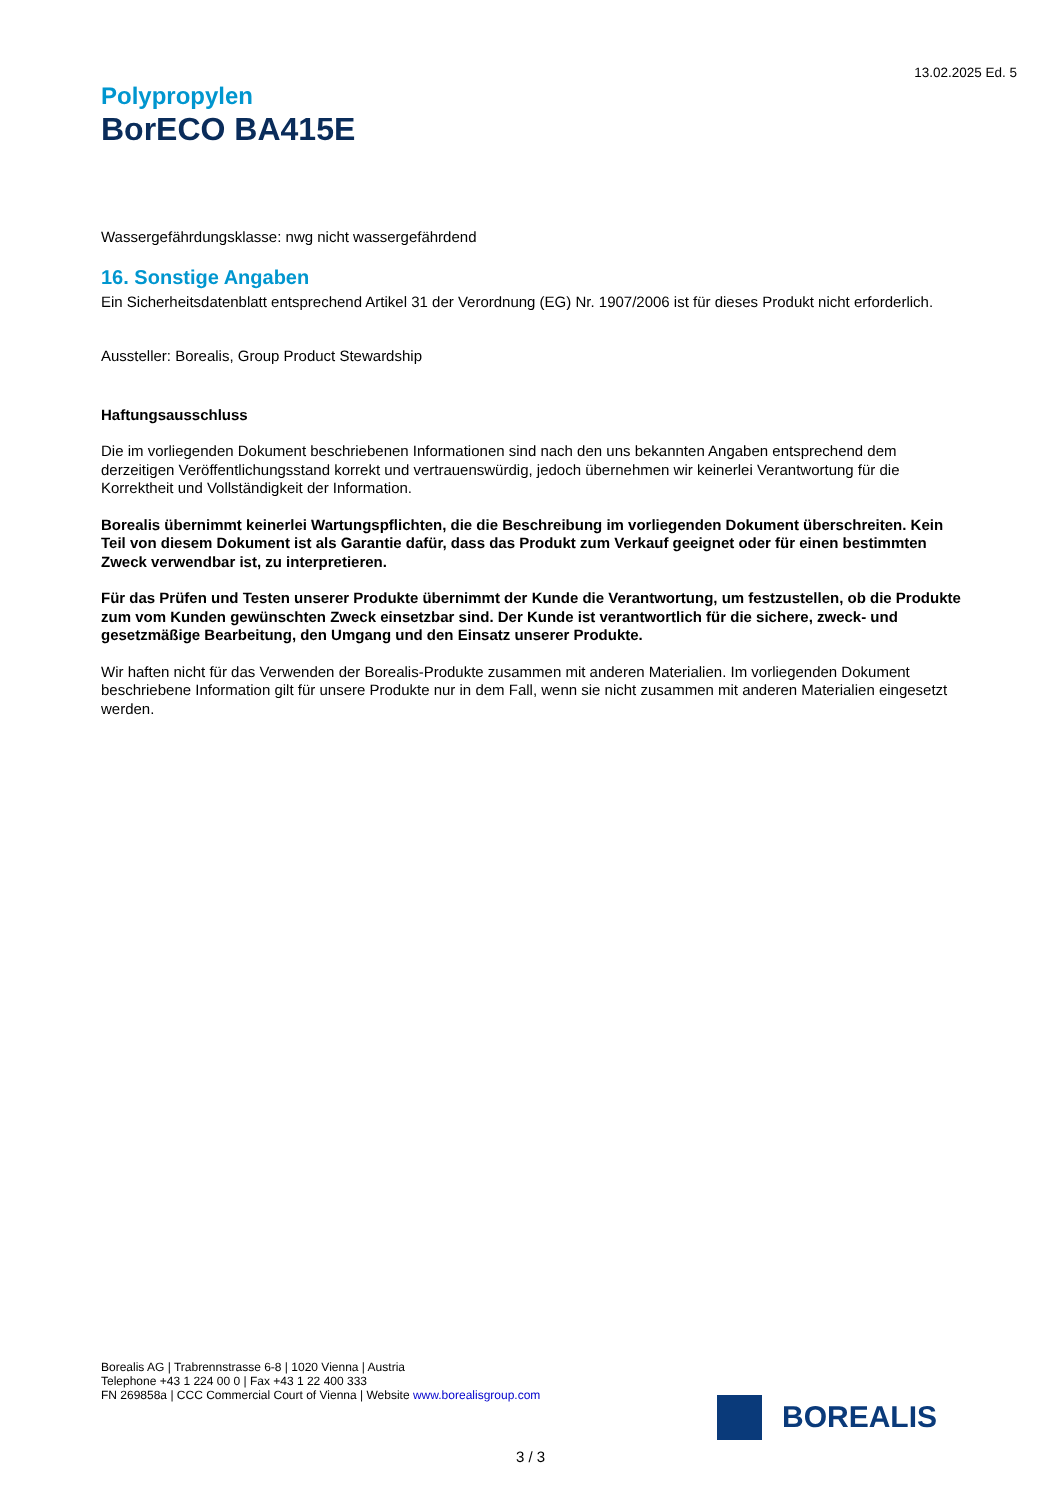13.02.2025 Ed. 5
Polypropylen
BorECO BA415E
Wassergefährdungsklasse: nwg nicht wassergefährdend
16. Sonstige Angaben
Ein Sicherheitsdatenblatt entsprechend Artikel 31 der Verordnung (EG) Nr. 1907/2006 ist für dieses Produkt nicht erforderlich.
Aussteller: Borealis, Group Product Stewardship
Haftungsausschluss
Die im vorliegenden Dokument beschriebenen Informationen sind nach den uns bekannten Angaben entsprechend dem derzeitigen Veröffentlichungsstand korrekt und vertrauenswürdig, jedoch übernehmen wir keinerlei Verantwortung für die Korrektheit und Vollständigkeit der Information.
Borealis übernimmt keinerlei Wartungspflichten, die die Beschreibung im vorliegenden Dokument überschreiten. Kein Teil von diesem Dokument ist als Garantie dafür, dass das Produkt zum Verkauf geeignet oder für einen bestimmten Zweck verwendbar ist, zu interpretieren.
Für das Prüfen und Testen unserer Produkte übernimmt der Kunde die Verantwortung, um festzustellen, ob die Produkte zum vom Kunden gewünschten Zweck einsetzbar sind. Der Kunde ist verantwortlich für die sichere, zweck- und gesetzmäßige Bearbeitung, den Umgang und den Einsatz unserer Produkte.
Wir haften nicht für das Verwenden der Borealis-Produkte zusammen mit anderen Materialien. Im vorliegenden Dokument beschriebene Information gilt für unsere Produkte nur in dem Fall, wenn sie nicht zusammen mit anderen Materialien eingesetzt werden.
Borealis AG | Trabrennstrasse 6-8 | 1020 Vienna | Austria
Telephone +43 1 224 00 0 | Fax +43 1 22 400 333
FN 269858a | CCC Commercial Court of Vienna | Website www.borealisgroup.com
BOREALIS
3 / 3